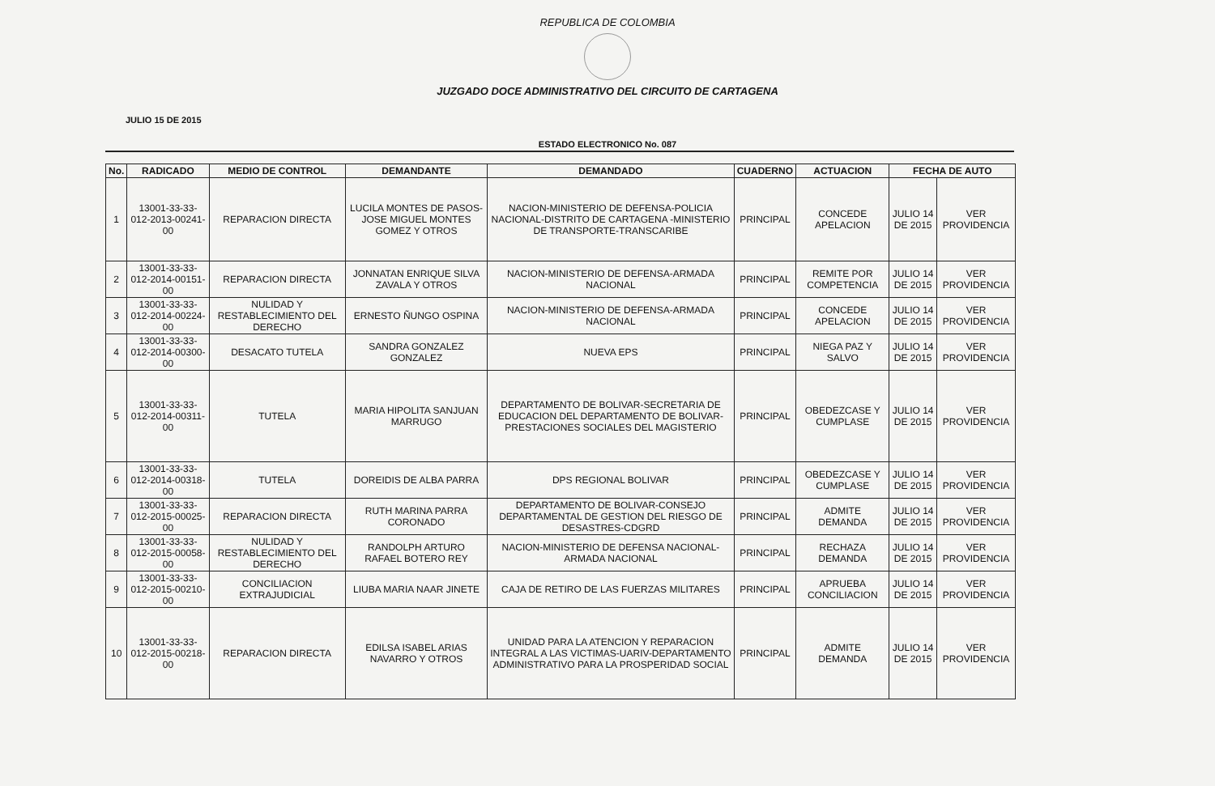REPUBLICA DE COLOMBIA
JUZGADO DOCE ADMINISTRATIVO DEL CIRCUITO DE CARTAGENA
JULIO 15 DE 2015
ESTADO ELECTRONICO No. 087
| No. | RADICADO | MEDIO DE CONTROL | DEMANDANTE | DEMANDADO | CUADERNO | ACTUACION | FECHA DE AUTO | |
| --- | --- | --- | --- | --- | --- | --- | --- | --- |
| 1 | 13001-33-33-012-2013-00241-00 | REPARACION DIRECTA | LUCILA MONTES DE PASOS-JOSE MIGUEL MONTES GOMEZ Y OTROS | NACION-MINISTERIO DE DEFENSA-POLICIA NACIONAL-DISTRITO DE CARTAGENA -MINISTERIO DE TRANSPORTE-TRANSCARIBE | PRINCIPAL | CONCEDE APELACION | JULIO 14 DE 2015 | VER PROVIDENCIA |
| 2 | 13001-33-33-012-2014-00151-00 | REPARACION DIRECTA | JONNATAN ENRIQUE SILVA ZAVALA Y OTROS | NACION-MINISTERIO DE DEFENSA-ARMADA NACIONAL | PRINCIPAL | REMITE POR COMPETENCIA | JULIO 14 DE 2015 | VER PROVIDENCIA |
| 3 | 13001-33-33-012-2014-00224-00 | NULIDAD Y RESTABLECIMIENTO DEL DERECHO | ERNESTO ÑUNGO OSPINA | NACION-MINISTERIO DE DEFENSA-ARMADA NACIONAL | PRINCIPAL | CONCEDE APELACION | JULIO 14 DE 2015 | VER PROVIDENCIA |
| 4 | 13001-33-33-012-2014-00300-00 | DESACATO TUTELA | SANDRA GONZALEZ GONZALEZ | NUEVA EPS | PRINCIPAL | NIEGA PAZ Y SALVO | JULIO 14 DE 2015 | VER PROVIDENCIA |
| 5 | 13001-33-33-012-2014-00311-00 | TUTELA | MARIA HIPOLITA SANJUAN MARRUGO | DEPARTAMENTO DE BOLIVAR-SECRETARIA DE EDUCACION DEL DEPARTAMENTO DE BOLIVAR-PRESTACIONES SOCIALES DEL MAGISTERIO | PRINCIPAL | OBEDEZCASE Y CUMPLASE | JULIO 14 DE 2015 | VER PROVIDENCIA |
| 6 | 13001-33-33-012-2014-00318-00 | TUTELA | DOREIDIS DE ALBA PARRA | DPS REGIONAL BOLIVAR | PRINCIPAL | OBEDEZCASE Y CUMPLASE | JULIO 14 DE 2015 | VER PROVIDENCIA |
| 7 | 13001-33-33-012-2015-00025-00 | REPARACION DIRECTA | RUTH MARINA PARRA CORONADO | DEPARTAMENTO DE BOLIVAR-CONSEJO DEPARTAMENTAL DE GESTION DEL RIESGO DE DESASTRES-CDGRD | PRINCIPAL | ADMITE DEMANDA | JULIO 14 DE 2015 | VER PROVIDENCIA |
| 8 | 13001-33-33-012-2015-00058-00 | NULIDAD Y RESTABLECIMIENTO DEL DERECHO | RANDOLPH ARTURO RAFAEL BOTERO REY | NACION-MINISTERIO DE DEFENSA NACIONAL-ARMADA NACIONAL | PRINCIPAL | RECHAZA DEMANDA | JULIO 14 DE 2015 | VER PROVIDENCIA |
| 9 | 13001-33-33-012-2015-00210-00 | CONCILIACION EXTRAJUDICIAL | LIUBA MARIA NAAR JINETE | CAJA DE RETIRO DE LAS FUERZAS MILITARES | PRINCIPAL | APRUEBA CONCILIACION | JULIO 14 DE 2015 | VER PROVIDENCIA |
| 10 | 13001-33-33-012-2015-00218-00 | REPARACION DIRECTA | EDILSA ISABEL ARIAS NAVARRO Y OTROS | UNIDAD PARA LA ATENCION Y REPARACION INTEGRAL A LAS VICTIMAS-UARIV-DEPARTAMENTO ADMINISTRATIVO PARA LA PROSPERIDAD SOCIAL | PRINCIPAL | ADMITE DEMANDA | JULIO 14 DE 2015 | VER PROVIDENCIA |